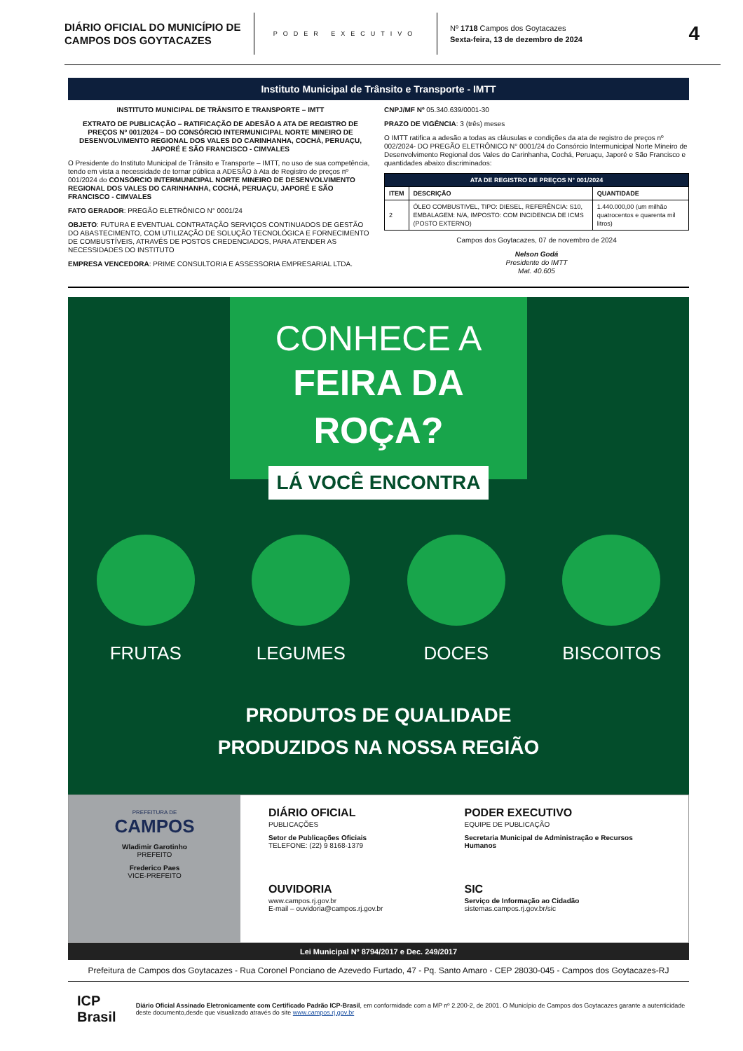DIÁRIO OFICIAL DO MUNICÍPIO DE CAMPOS DOS GOYTACAZES
PODER EXECUTIVO
Nº 1718 Campos dos Goytacazes
Sexta-feira, 13 de dezembro de 2024
4
Instituto Municipal de Trânsito e Transporte - IMTT
INSTITUTO MUNICIPAL DE TRÂNSITO E TRANSPORTE – IMTT
EXTRATO DE PUBLICAÇÃO – RATIFICAÇÃO DE ADESÃO A ATA DE REGISTRO DE PREÇOS Nº 001/2024 – DO CONSÓRCIO INTERMUNICIPAL NORTE MINEIRO DE DESENVOLVIMENTO REGIONAL DOS VALES DO CARINHANHA, COCHÁ, PERUAÇU, JAPORÉ E SÃO FRANCISCO - CIMVALES
O Presidente do Instituto Municipal de Trânsito e Transporte – IMTT, no uso de sua competência, tendo em vista a necessidade de tornar pública a ADESÃO à Ata de Registro de preços nº 001/2024 do CONSÓRCIO INTERMUNICIPAL NORTE MINEIRO DE DESENVOLVIMENTO REGIONAL DOS VALES DO CARINHANHA, COCHÁ, PERUAÇU, JAPORÉ E SÃO FRANCISCO - CIMVALES
FATO GERADOR: PREGÃO ELETRÔNICO N° 0001/24
OBJETO: FUTURA E EVENTUAL CONTRATAÇÃO SERVIÇOS CONTINUADOS DE GESTÃO DO ABASTECIMENTO, COM UTILIZAÇÃO DE SOLUÇÃO TECNOLÓGICA E FORNECIMENTO DE COMBUSTÍVEIS, ATRAVÉS DE POSTOS CREDENCIADOS, PARA ATENDER AS NECESSIDADES DO INSTITUTO
EMPRESA VENCEDORA: PRIME CONSULTORIA E ASSESSORIA EMPRESARIAL LTDA.
CNPJ/MF Nº 05.340.639/0001-30
PRAZO DE VIGÊNCIA: 3 (três) meses
O IMTT ratifica a adesão a todas as cláusulas e condições da ata de registro de preços nº 002/2024- DO PREGÃO ELETRÔNICO N° 0001/24 do Consórcio Intermunicipal Norte Mineiro de Desenvolvimento Regional dos Vales do Carinhanha, Cochá, Peruaçu, Japoré e São Francisco e quantidades abaixo discriminados:
| ATA DE REGISTRO DE PREÇOS N° 001/2024 | | |
| --- | --- | --- |
| ITEM | DESCRIÇÃO | QUANTIDADE |
| 2 | ÓLEO COMBUSTIVEL, TIPO: DIESEL, REFERÊNCIA: S10, EMBALAGEM: N/A, IMPOSTO: COM INCIDENCIA DE ICMS (POSTO EXTERNO) | 1.440.000,00 (um milhão quatrocentos e quarenta mil litros) |
Campos dos Goytacazes, 07 de novembro de 2024
Nelson Godá
Presidente do IMTT
Mat. 40.605
CONHECE A
FEIRA DA
ROÇA?
LÁ VOCÊ ENCONTRA
FRUTAS LEGUMES DOCES BISCOITOS
PRODUTOS DE QUALIDADE
PRODUZIDOS NA NOSSA REGIÃO
PREFEITURA DE
CAMPOS
Wladimir Garotinho
PREFEITO
Frederico Paes
VICE-PREFEITO
DIÁRIO OFICIAL
PUBLICAÇÕES
Setor de Publicações Oficiais
TELEFONE: (22) 9 8168-1379
PODER EXECUTIVO
EQUIPE DE PUBLICAÇÃO
Secretaria Municipal de Administração e Recursos Humanos
OUVIDORIA
www.campos.rj.gov.br
E-mail – ouvidoria@campos.rj.gov.br
SIC
Serviço de Informação ao Cidadão
sistemas.campos.rj.gov.br/sic
Lei Municipal Nº 8794/2017 e Dec. 249/2017
Prefeitura de Campos dos Goytacazes - Rua Coronel Ponciano de Azevedo Furtado, 47 - Pq. Santo Amaro - CEP 28030-045 - Campos dos Goytacazes-RJ
ICP Brasil
Diário Oficial Assinado Eletronicamente com Certificado Padrão ICP-Brasil, em conformidade com a MP nº 2.200-2, de 2001. O Município de Campos dos Goytacazes garante a autenticidade deste documento,desde que visualizado através do site www.campos.rj.gov.br